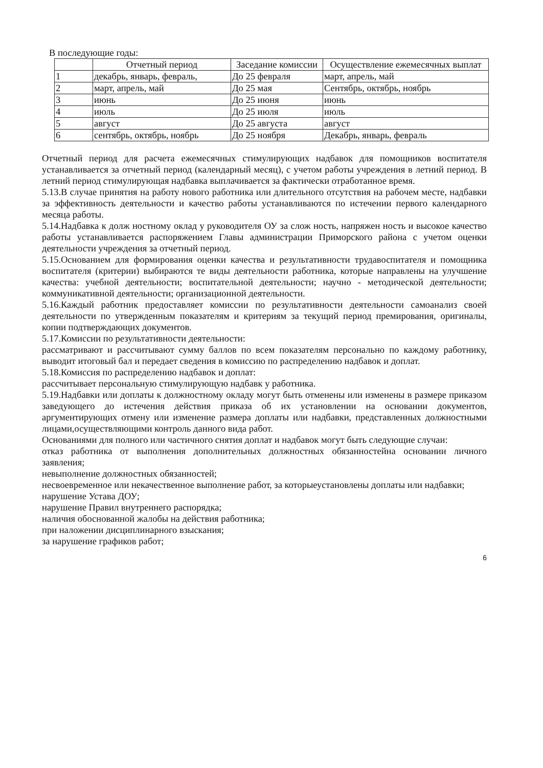В последующие годы:
| | Отчетный период | Заседание комиссии | Осуществление ежемесячных выплат |
| --- | --- | --- | --- |
| 1 | декабрь, январь, февраль, | До 25 февраля | март, апрель, май |
| 2 | март, апрель, май | До 25 мая | Сентябрь, октябрь, ноябрь |
| 3 | июнь | До 25 июня | июнь |
| 4 | июль | До 25 июля | июль |
| 5 | август | До 25 августа | август |
| 6 | сентябрь, октябрь, ноябрь | До 25 ноября | Декабрь, январь, февраль |
Отчетный период для расчета ежемесячных стимулирующих надбавок для помощников воспитателя устанавливается за отчетный период (календарный месяц), с учетом работы учреждения в летний период. В летний период стимулирующая надбавка выплачивается за фактически отработанное время.
5.13.В случае принятия на работу нового работника или длительного отсутствия на рабочем месте, надбавки за эффективность деятельности и качество работы устанавливаются по истечении первого календарного месяца работы.
5.14.Надбавка к долж ностному оклад у руководителя ОУ за слож ность, напряжен ность и высокое качество работы устанавливается распоряжением Главы администрации Приморского района с учетом оценки деятельности учреждения за отчетный период.
5.15.Основанием для формирования оценки качества и результативности трудавоспитателя и помощника воспитателя (критерии) выбираются те виды деятельности работника, которые направлены на улучшение качества: учебной деятельности; воспитательной деятельности; научно - методической деятельности; коммуникативной деятельности; организационной деятельности.
5.16.Каждый работник предоставляет комиссии по результативности деятельности самоанализ своей деятельности по утвержденным показателям и критериям за текущий период премирования, оригиналы, копии подтверждающих документов.
5.17.Комиссии по результативности деятельности:
рассматривают и рассчитывают сумму баллов по всем показателям персонально по каждому работнику, выводит итоговый бал и передает сведения в комиссию по распределению надбавок и доплат.
5.18.Комиссия по распределению надбавок и доплат:
рассчитывает персональную стимулирующую надбавк у работника.
5.19.Надбавки или доплаты к должностному окладу могут быть отменены или изменены в размере приказом заведующего до истечения действия приказа об их установлении на основании документов, аргументирующих отмену или изменение размера доплаты или надбавки, представленных должностными лицами,осуществляющими контроль данного вида работ.
Основаниями для полного или частичного снятия доплат и надбавок могут быть следующие случаи:
отказ работника от выполнения дополнительных должностных обязанностейна основании личного заявления;
невыполнение должностных обязанностей;
несвоевременное или некачественное выполнение работ, за которыеустановлены доплаты или надбавки;
нарушение Устава ДОУ;
нарушение Правил внутреннего распорядка;
наличия обоснованной жалобы на действия работника;
при наложении дисциплинарного взыскания;
за нарушение графиков работ;
6